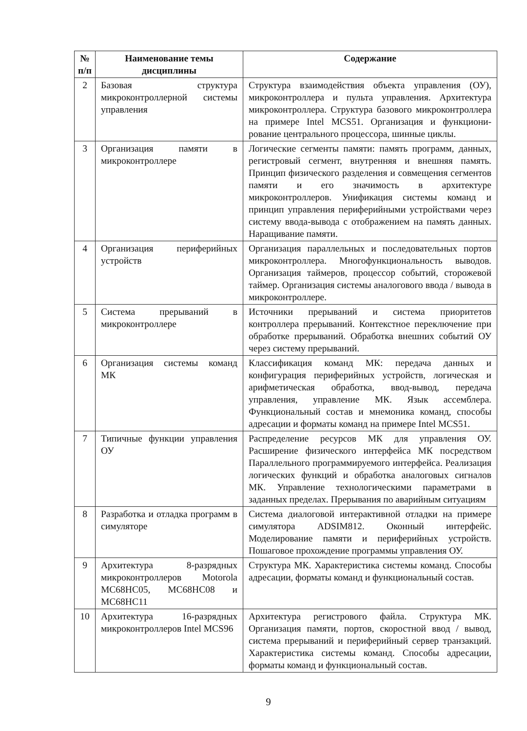| № п/п | Наименование темы дисциплины | Содержание |
| --- | --- | --- |
| 2 | Базовая структура микроконтроллерной системы управления | Структура взаимодействия объекта управления (ОУ), микроконтроллера и пульта управления. Архитектура микроконтроллера. Структура базового микроконтроллера на примере Intel MCS51. Организация и функциони-рование центрального процессора, шинные циклы. |
| 3 | Организация памяти в микроконтроллере | Логические сегменты памяти: память программ, данных, регистровый сегмент, внутренняя и внешняя память. Принцип физического разделения и совмещения сегментов памяти и его значимость в архитектуре микроконтроллеров. Унификация системы команд и принцип управления периферийными устройствами через систему ввода-вывода с отображением на память данных. Наращивание памяти. |
| 4 | Организация периферийных устройств | Организация параллельных и последовательных портов микроконтроллера. Многофункциональность выводов. Организация таймеров, процессор событий, сторожевой таймер. Организация системы аналогового ввода / вывода в микроконтроллере. |
| 5 | Система прерываний в микроконтроллере | Источники прерываний и система приоритетов контроллера прерываний. Контекстное переключение при обработке прерываний. Обработка внешних событий ОУ через систему прерываний. |
| 6 | Организация системы команд МК | Классификация команд МК: передача данных и конфигурация периферийных устройств, логическая и арифметическая обработка, ввод-вывод, передача управления, управление МК. Язык ассемблера. Функциональный состав и мнемоника команд, способы адресации и форматы команд на примере Intel MCS51. |
| 7 | Типичные функции управления ОУ | Распределение ресурсов МК для управления ОУ. Расширение физического интерфейса МК посредством Параллельного программируемого интерфейса. Реализация логических функций и обработка аналоговых сигналов МК. Управление технологическими параметрами в заданных пределах. Прерывания по аварийным ситуациям |
| 8 | Разработка и отладка программ в симуляторе | Система диалоговой интерактивной отладки на примере симулятора ADSIM812. Оконный интерфейс. Моделирование памяти и периферийных устройств. Пошаговое прохождение программы управления ОУ. |
| 9 | Архитектура 8-разрядных микроконтроллеров Motorola MC68HC05, MC68HC08 и MC68HC11 | Структура МК. Характеристика системы команд. Способы адресации, форматы команд и функциональный состав. |
| 10 | Архитектура 16-разрядных микроконтроллеров Intel MCS96 | Архитектура регистрового файла. Структура МК. Организация памяти, портов, скоростной ввод / вывод, система прерываний и периферийный сервер транзакций. Характеристика системы команд. Способы адресации, форматы команд и функциональный состав. |
9